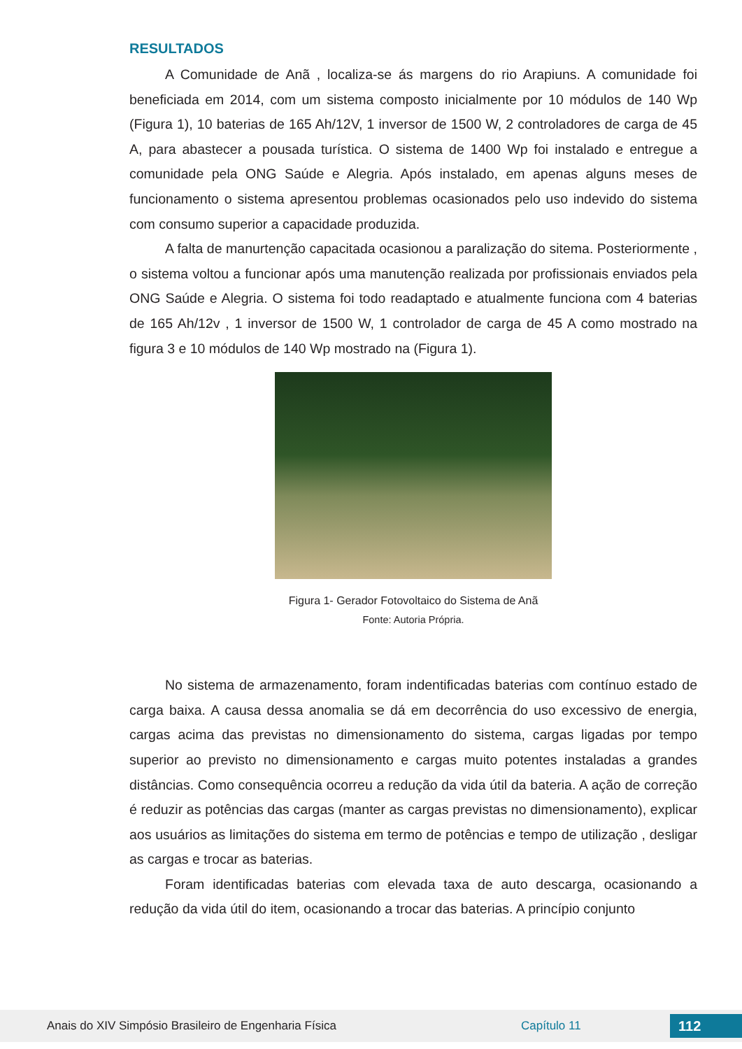RESULTADOS
A Comunidade de Anã , localiza-se ás margens do rio Arapiuns. A comunidade foi beneficiada em 2014, com um sistema composto inicialmente por 10 módulos de 140 Wp (Figura 1), 10 baterias de 165 Ah/12V, 1 inversor de 1500 W, 2 controladores de carga de 45 A, para abastecer a pousada turística. O sistema de 1400 Wp foi instalado e entregue a comunidade pela ONG Saúde e Alegria. Após instalado, em apenas alguns meses de funcionamento o sistema apresentou problemas ocasionados pelo uso indevido do sistema com consumo superior a capacidade produzida.
A falta de manurtenção capacitada ocasionou a paralização do sitema. Posteriormente , o sistema voltou a funcionar após uma manutenção realizada por profissionais enviados pela ONG Saúde e Alegria. O sistema foi todo readaptado e atualmente funciona com 4 baterias de 165 Ah/12v , 1 inversor de 1500 W, 1 controlador de carga de 45 A como mostrado na figura 3 e 10 módulos de 140 Wp mostrado na (Figura 1).
Figura 1- Gerador Fotovoltaico do Sistema de Anã
Fonte: Autoria Própria.
No sistema de armazenamento, foram indentificadas baterias com contínuo estado de carga baixa. A causa dessa anomalia se dá em decorrência do uso excessivo de energia, cargas acima das previstas no dimensionamento do sistema, cargas ligadas por tempo superior ao previsto no dimensionamento e cargas muito potentes instaladas a grandes distâncias. Como consequência ocorreu a redução da vida útil da bateria. A ação de correção é reduzir as potências das cargas (manter as cargas previstas no dimensionamento), explicar aos usuários as limitações do sistema em termo de potências e tempo de utilização , desligar as cargas e trocar as baterias.
Foram identificadas baterias com elevada taxa de auto descarga, ocasionando a redução da vida útil do item, ocasionando a trocar das baterias. A princípio conjunto
Anais do XIV Simpósio Brasileiro de Engenharia Física Capítulo 11 112